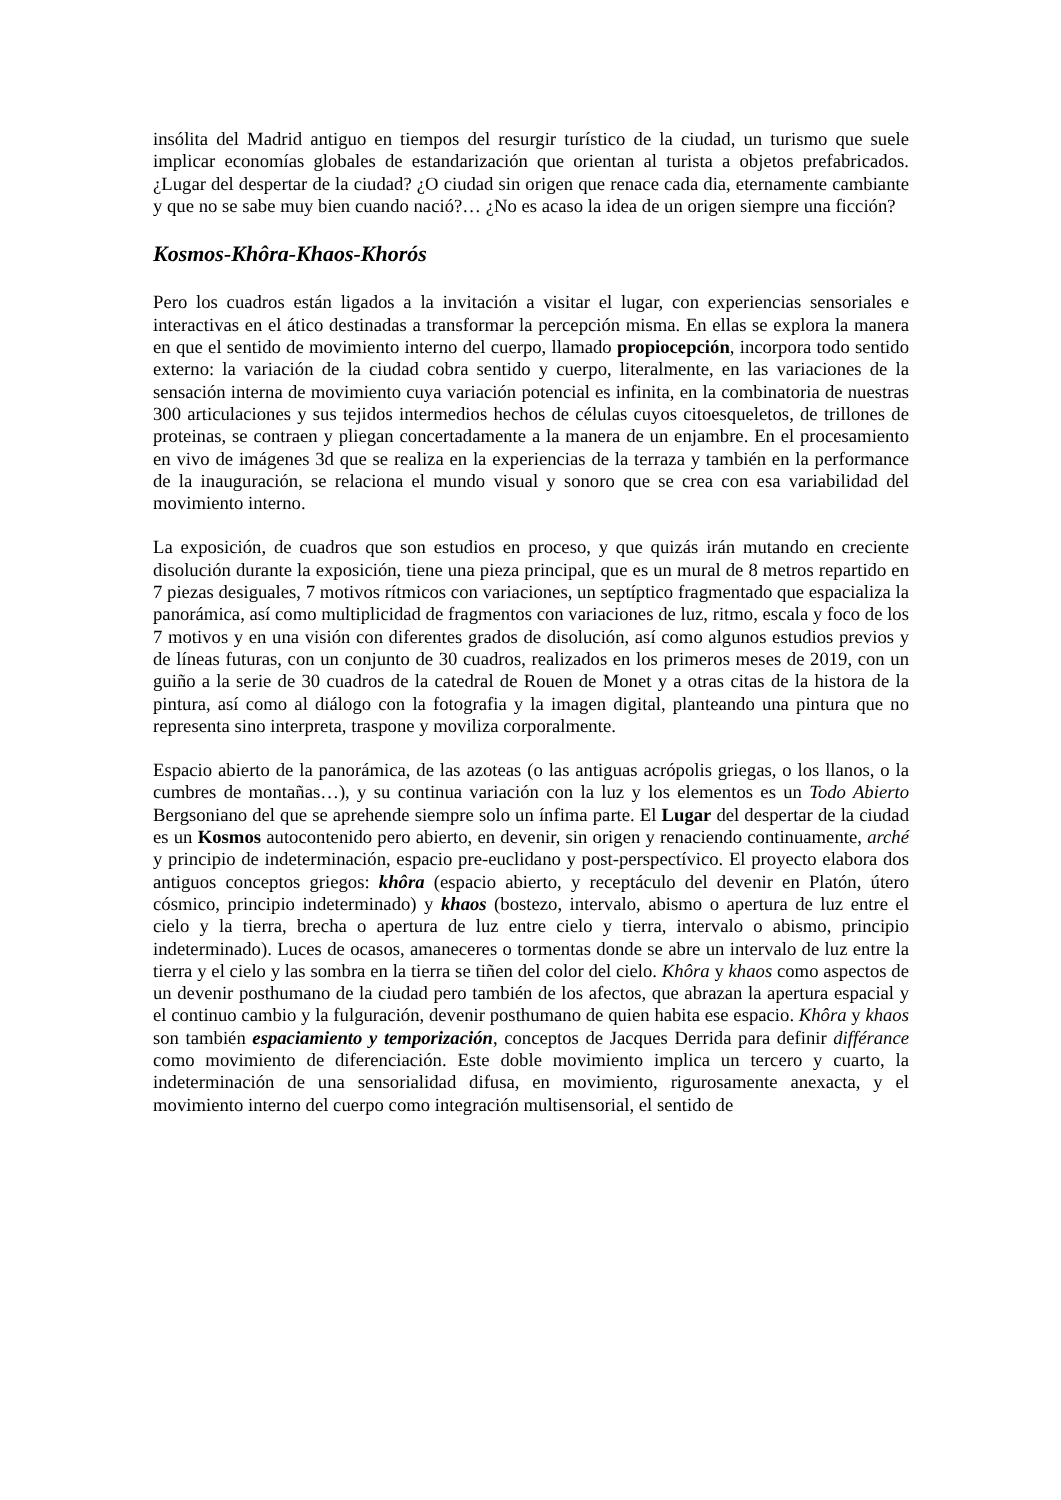insólita del Madrid antiguo en tiempos del resurgir turístico de la ciudad, un turismo que suele implicar economías globales de estandarización que orientan al turista a objetos prefabricados. ¿Lugar del despertar de la ciudad? ¿O ciudad sin origen que renace cada dia, eternamente cambiante y que no se sabe muy bien cuando nació?… ¿No es acaso la idea de un origen siempre una ficción?
Kosmos-Khôra-Khaos-Khorós
Pero los cuadros están ligados a la invitación a visitar el lugar, con experiencias sensoriales e interactivas en el ático destinadas a transformar la percepción misma. En ellas se explora la manera en que el sentido de movimiento interno del cuerpo, llamado propiocepción, incorpora todo sentido externo: la variación de la ciudad cobra sentido y cuerpo, literalmente, en las variaciones de la sensación interna de movimiento cuya variación potencial es infinita, en la combinatoria de nuestras 300 articulaciones y sus tejidos intermedios hechos de células cuyos citoesqueletos, de trillones de proteinas, se contraen y pliegan concertadamente a la manera de un enjambre. En el procesamiento en vivo de imágenes 3d que se realiza en la experiencias de la terraza y también en la performance de la inauguración, se relaciona el mundo visual y sonoro que se crea con esa variabilidad del movimiento interno.
La exposición, de cuadros que son estudios en proceso, y que quizás irán mutando en creciente disolución durante la exposición, tiene una pieza principal, que es un mural de 8 metros repartido en 7 piezas desiguales, 7 motivos rítmicos con variaciones, un septíptico fragmentado que espacializa la panorámica, así como multiplicidad de fragmentos con variaciones de luz, ritmo, escala y foco de los 7 motivos y en una visión con diferentes grados de disolución, así como algunos estudios previos y de líneas futuras, con un conjunto de 30 cuadros, realizados en los primeros meses de 2019, con un guiño a la serie de 30 cuadros de la catedral de Rouen de Monet y a otras citas de la histora de la pintura, así como al diálogo con la fotografia y la imagen digital, planteando una pintura que no representa sino interpreta, traspone y moviliza corporalmente.
Espacio abierto de la panorámica, de las azoteas (o las antiguas acrópolis griegas, o los llanos, o la cumbres de montañas…), y su continua variación con la luz y los elementos es un Todo Abierto Bergsoniano del que se aprehende siempre solo un ínfima parte. El Lugar del despertar de la ciudad es un Kosmos autocontenido pero abierto, en devenir, sin origen y renaciendo continuamente, arché y principio de indeterminación, espacio pre-euclidano y post-perspectívico. El proyecto elabora dos antiguos conceptos griegos: khôra (espacio abierto, y receptáculo del devenir en Platón, útero cósmico, principio indeterminado) y khaos (bostezo, intervalo, abismo o apertura de luz entre el cielo y la tierra, brecha o apertura de luz entre cielo y tierra, intervalo o abismo, principio indeterminado). Luces de ocasos, amaneceres o tormentas donde se abre un intervalo de luz entre la tierra y el cielo y las sombra en la tierra se tiñen del color del cielo. Khôra y khaos como aspectos de un devenir posthumano de la ciudad pero también de los afectos, que abrazan la apertura espacial y el continuo cambio y la fulguración, devenir posthumano de quien habita ese espacio. Khôra y khaos son también espaciamiento y temporización, conceptos de Jacques Derrida para definir différance como movimiento de diferenciación. Este doble movimiento implica un tercero y cuarto, la indeterminación de una sensorialidad difusa, en movimiento, rigurosamente anexacta, y el movimiento interno del cuerpo como integración multisensorial, el sentido de